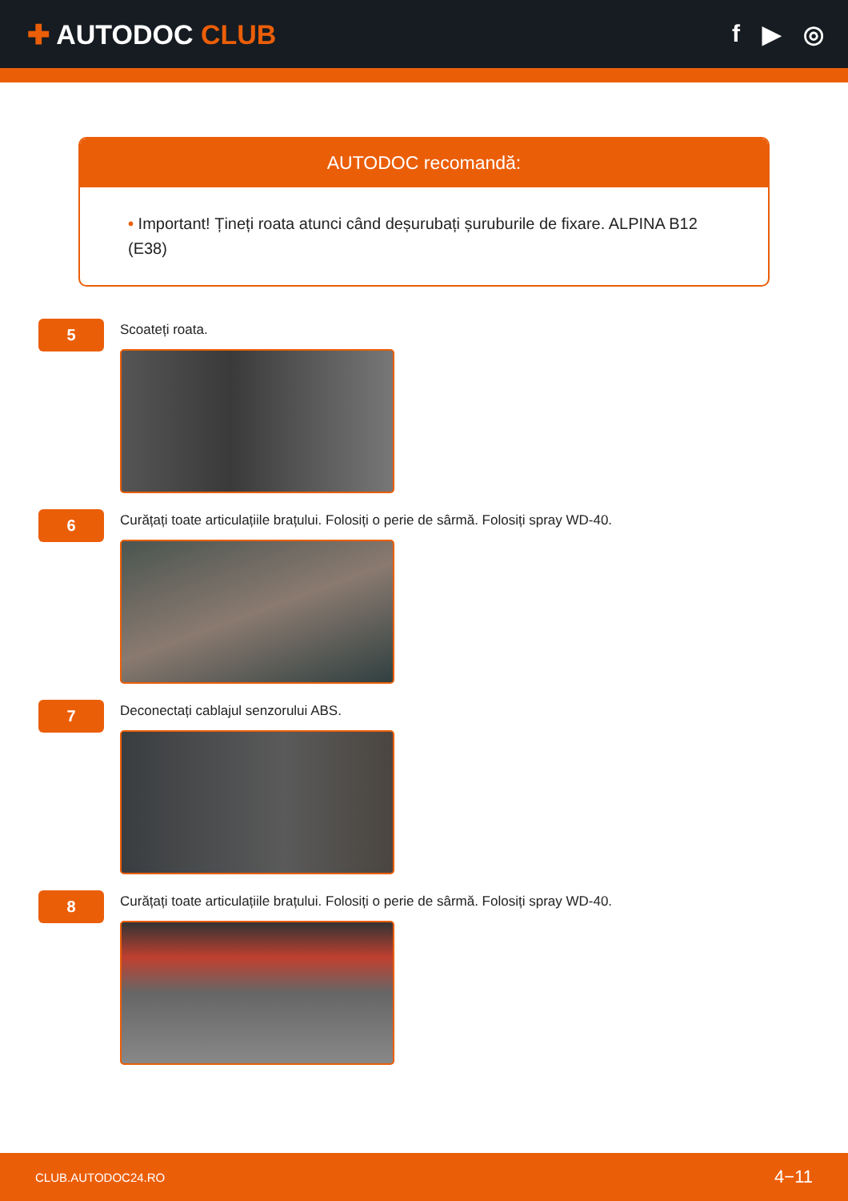✚ AUTODOC CLUB f ▶ ◎
AUTODOC recomandă:
• Important! Țineți roata atunci când deșurubați șuruburile de fixare. ALPINA B12 (E38)
5
Scoateți roata.
6
Curățați toate articulațiile brațului. Folosiți o perie de sârmă. Folosiți spray WD-40.
7
Deconectați cablajul senzorului ABS.
8
Curățați toate articulațiile brațului. Folosiți o perie de sârmă. Folosiți spray WD-40.
CLUB.AUTODOC24.RO 4−11